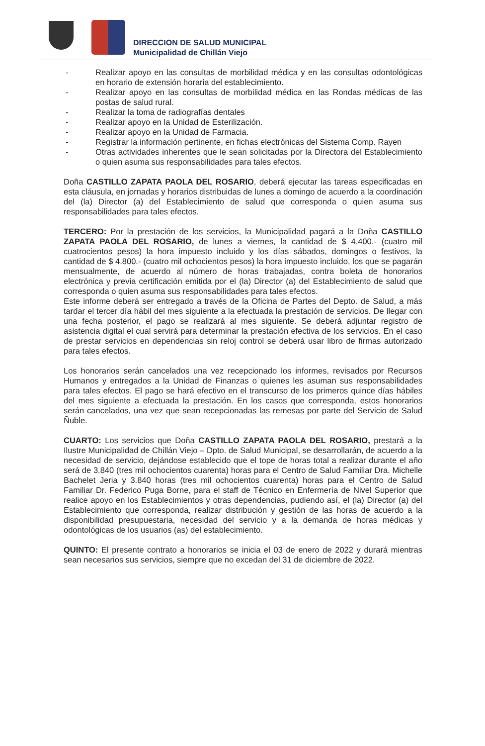DIRECCION DE SALUD MUNICIPAL
Municipalidad de Chillán Viejo
- Realizar apoyo en las consultas de morbilidad médica y en las consultas odontológicas en horario de extensión horaria del establecimiento.
- Realizar apoyo en las consultas de morbilidad médica en las Rondas médicas de las postas de salud rural.
- Realizar la toma de radiografías dentales
- Realizar apoyo en la Unidad de Esterilización.
- Realizar apoyo en la Unidad de Farmacia.
- Registrar la información pertinente, en fichas electrónicas del Sistema Comp. Rayen
- Otras actividades inherentes que le sean solicitadas por la Directora del Establecimiento o quien asuma sus responsabilidades para tales efectos.
Doña CASTILLO ZAPATA PAOLA DEL ROSARIO, deberá ejecutar las tareas especificadas en esta cláusula, en jornadas y horarios distribuidas de lunes a domingo de acuerdo a la coordinación del (la) Director (a) del Establecimiento de salud que corresponda o quien asuma sus responsabilidades para tales efectos.
TERCERO: Por la prestación de los servicios, la Municipalidad pagará a la Doña CASTILLO ZAPATA PAOLA DEL ROSARIO, de lunes a viernes, la cantidad de $ 4.400.- (cuatro mil cuatrocientos pesos) la hora impuesto incluido y los días sábados, domingos o festivos, la cantidad de $ 4.800.- (cuatro mil ochocientos pesos) la hora impuesto incluido, los que se pagarán mensualmente, de acuerdo al número de horas trabajadas, contra boleta de honorarios electrónica y previa certificación emitida por el (la) Director (a) del Establecimiento de salud que corresponda o quien asuma sus responsabilidades para tales efectos.
Este informe deberá ser entregado a través de la Oficina de Partes del Depto. de Salud, a más tardar el tercer día hábil del mes siguiente a la efectuada la prestación de servicios. De llegar con una fecha posterior, el pago se realizará al mes siguiente. Se deberá adjuntar registro de asistencia digital el cual servirá para determinar la prestación efectiva de los servicios. En el caso de prestar servicios en dependencias sin reloj control se deberá usar libro de firmas autorizado para tales efectos.
Los honorarios serán cancelados una vez recepcionado los informes, revisados por Recursos Humanos y entregados a la Unidad de Finanzas o quienes les asuman sus responsabilidades para tales efectos. El pago se hará efectivo en el transcurso de los primeros quince días hábiles del mes siguiente a efectuada la prestación. En los casos que corresponda, estos honorarios serán cancelados, una vez que sean recepcionadas las remesas por parte del Servicio de Salud Ñuble.
CUARTO: Los servicios que Doña CASTILLO ZAPATA PAOLA DEL ROSARIO, prestará a la Ilustre Municipalidad de Chillán Viejo – Dpto. de Salud Municipal, se desarrollarán, de acuerdo a la necesidad de servicio, dejándose establecido que el tope de horas total a realizar durante el año será de 3.840 (tres mil ochocientos cuarenta) horas para el Centro de Salud Familiar Dra. Michelle Bachelet Jeria y 3.840 horas (tres mil ochocientos cuarenta) horas para el Centro de Salud Familiar Dr. Federico Puga Borne, para el staff de Técnico en Enfermería de Nivel Superior que realice apoyo en los Establecimientos y otras dependencias, pudiendo así, el (la) Director (a) del Establecimiento que corresponda, realizar distribución y gestión de las horas de acuerdo a la disponibilidad presupuestaria, necesidad del servicio y a la demanda de horas médicas y odontológicas de los usuarios (as) del establecimiento.
QUINTO: El presente contrato a honorarios se inicia el 03 de enero de 2022 y durará mientras sean necesarios sus servicios, siempre que no excedan del 31 de diciembre de 2022.